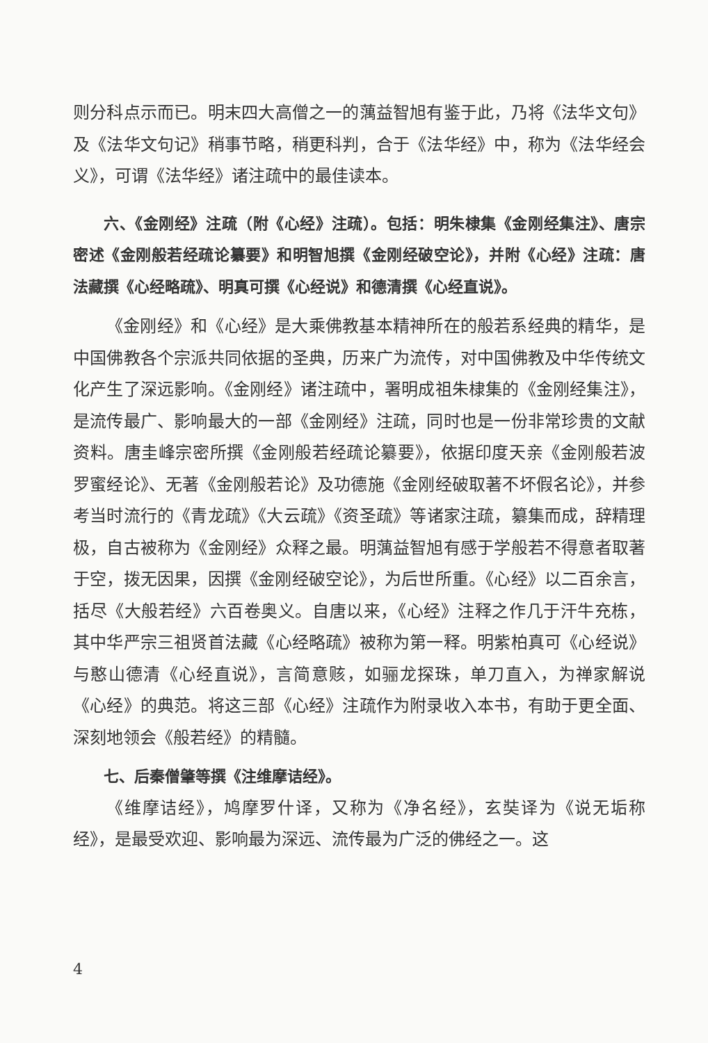则分科点示而已。明末四大高僧之一的蕅益智旭有鉴于此，乃将《法华文句》及《法华文句记》稍事节略，稍更科判，合于《法华经》中，称为《法华经会义》，可谓《法华经》诸注疏中的最佳读本。
六、《金刚经》注疏（附《心经》注疏）。包括：明朱棣集《金刚经集注》、唐宗密述《金刚般若经疏论纂要》和明智旭撰《金刚经破空论》，并附《心经》注疏：唐法藏撰《心经略疏》、明真可撰《心经说》和德清撰《心经直说》。
《金刚经》和《心经》是大乘佛教基本精神所在的般若系经典的精华，是中国佛教各个宗派共同依据的圣典，历来广为流传，对中国佛教及中华传统文化产生了深远影响。《金刚经》诸注疏中，署明成祖朱棣集的《金刚经集注》，是流传最广、影响最大的一部《金刚经》注疏，同时也是一份非常珍贵的文献资料。唐圭峰宗密所撰《金刚般若经疏论纂要》，依据印度天亲《金刚般若波罗蜜经论》、无著《金刚般若论》及功德施《金刚经破取著不坏假名论》，并参考当时流行的《青龙疏》《大云疏》《资圣疏》等诸家注疏，纂集而成，辞精理极，自古被称为《金刚经》众释之最。明蕅益智旭有感于学般若不得意者取著于空，拨无因果，因撰《金刚经破空论》，为后世所重。《心经》以二百余言，括尽《大般若经》六百卷奥义。自唐以来，《心经》注释之作几于汗牛充栋，其中华严宗三祖贤首法藏《心经略疏》被称为第一释。明紫柏真可《心经说》与憨山德清《心经直说》，言简意赅，如骊龙探珠，单刀直入，为禅家解说《心经》的典范。将这三部《心经》注疏作为附录收入本书，有助于更全面、深刻地领会《般若经》的精髓。
七、后秦僧肇等撰《注维摩诘经》。
《维摩诘经》，鸠摩罗什译，又称为《净名经》，玄奘译为《说无垢称经》，是最受欢迎、影响最为深远、流传最为广泛的佛经之一。这
4